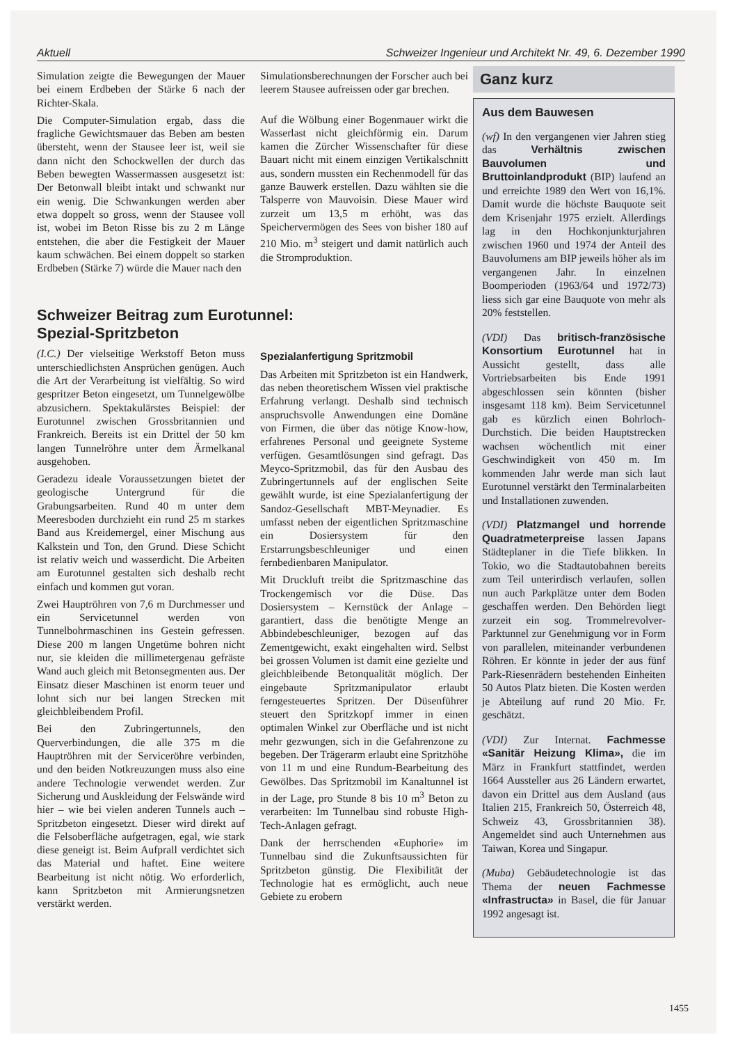Aktuell Schweizer Ingenieur und Architekt Nr. 49, 6. Dezember 1990
Simulation zeigte die Bewegungen der Mauer bei einem Erdbeben der Stärke 6 nach der Richter-Skala.
Die Computer-Simulation ergab, dass die fragliche Gewichtsmauer das Beben am besten übersteht, wenn der Stausee leer ist, weil sie dann nicht den Schockwellen der durch das Beben bewegten Wassermassen ausgesetzt ist: Der Betonwall bleibt intakt und schwankt nur ein wenig. Die Schwankungen werden aber etwa doppelt so gross, wenn der Stausee voll ist, wobei im Beton Risse bis zu 2 m Länge entstehen, die aber die Festigkeit der Mauer kaum schwächen. Bei einem doppelt so starken Erdbeben (Stärke 7) würde die Mauer nach den
Simulationsberechnungen der Forscher auch bei leerem Stausee aufreissen oder gar brechen.
Auf die Wölbung einer Bogenmauer wirkt die Wasserlast nicht gleichförmig ein. Darum kamen die Zürcher Wissenschafter für diese Bauart nicht mit einem einzigen Vertikalschnitt aus, sondern mussten ein Rechenmodell für das ganze Bauwerk erstellen. Dazu wählten sie die Talsperre von Mauvoisin. Diese Mauer wird zurzeit um 13,5 m erhöht, was das Speichervermögen des Sees von bisher 180 auf 210 Mio. m<sup>3</sup> steigert und damit natürlich auch die Stromproduktion.
Schweizer Beitrag zum Eurotunnel:
Spezial-Spritzbeton
(I.C.) Der vielseitige Werkstoff Beton muss unterschiedlichsten Ansprüchen genügen. Auch die Art der Verarbeitung ist vielfältig. So wird gespritzer Beton eingesetzt, um Tunnelgewölbe abzusichern. Spektakulärstes Beispiel: der Eurotunnel zwischen Grossbritannien und Frankreich. Bereits ist ein Drittel der 50 km langen Tunnelröhre unter dem Ärmelkanal ausgehoben.
Geradezu ideale Voraussetzungen bietet der geologische Untergrund für die Grabungsarbeiten. Rund 40 m unter dem Meeresboden durchzieht ein rund 25 m starkes Band aus Kreidemergel, einer Mischung aus Kalkstein und Ton, den Grund. Diese Schicht ist relativ weich und wasserdicht. Die Arbeiten am Eurotunnel gestalten sich deshalb recht einfach und kommen gut voran.
Zwei Hauptröhren von 7,6 m Durchmesser und ein Servicetunnel werden von Tunnelbohrmaschinen ins Gestein gefressen. Diese 200 m langen Ungetüme bohren nicht nur, sie kleiden die millimetergenau gefräste Wand auch gleich mit Betonsegmenten aus. Der Einsatz dieser Maschinen ist enorm teuer und lohnt sich nur bei langen Strecken mit gleichbleibendem Profil.
Bei den Zubringertunnels, den Querverbindungen, die alle 375 m die Hauptröhren mit der Serviceröhre verbinden, und den beiden Notkreuzungen muss also eine andere Technologie verwendet werden. Zur Sicherung und Auskleidung der Felswände wird hier – wie bei vielen anderen Tunnels auch – Spritzbeton eingesetzt. Dieser wird direkt auf die Felsoberfläche aufgetragen, egal, wie stark diese geneigt ist. Beim Aufprall verdichtet sich das Material und haftet. Eine weitere Bearbeitung ist nicht nötig. Wo erforderlich, kann Spritzbeton mit Armierungsnetzen verstärkt werden.
Spezialanfertigung Spritzmobil
Das Arbeiten mit Spritzbeton ist ein Handwerk, das neben theoretischem Wissen viel praktische Erfahrung verlangt. Deshalb sind technisch anspruchsvolle Anwendungen eine Domäne von Firmen, die über das nötige Know-how, erfahrenes Personal und geeignete Systeme verfügen. Gesamtlösungen sind gefragt. Das Meyco-Spritzmobil, das für den Ausbau des Zubringertunnels auf der englischen Seite gewählt wurde, ist eine Spezialanfertigung der Sandoz-Gesellschaft MBT-Meynadier. Es umfasst neben der eigentlichen Spritzmaschine ein Dosiersystem für den Erstarrungsbeschleuniger und einen fernbedienbaren Manipulator.
Mit Druckluft treibt die Spritzmaschine das Trockengemisch vor die Düse. Das Dosiersystem – Kernstück der Anlage – garantiert, dass die benötigte Menge an Abbindebeschleuniger, bezogen auf das Zementgewicht, exakt eingehalten wird. Selbst bei grossen Volumen ist damit eine gezielte und gleichbleibende Betonqualität möglich. Der eingebaute Spritzmanipulator erlaubt ferngesteuertes Spritzen. Der Düsenführer steuert den Spritzkopf immer in einen optimalen Winkel zur Oberfläche und ist nicht mehr gezwungen, sich in die Gefahrenzone zu begeben. Der Trägerarm erlaubt eine Spritzhöhe von 11 m und eine Rundum-Bearbeitung des Gewölbes. Das Spritzmobil im Kanaltunnel ist in der Lage, pro Stunde 8 bis 10 m<sup>3</sup> Beton zu verarbeiten: Im Tunnelbau sind robuste High-Tech-Anlagen gefragt.
Dank der herrschenden «Euphorie» im Tunnelbau sind die Zukunftsaussichten für Spritzbeton günstig. Die Flexibilität der Technologie hat es ermöglicht, auch neue Gebiete zu erobern
Ganz kurz
Aus dem Bauwesen
(wf) In den vergangenen vier Jahren stieg das Verhältnis zwischen Bauvolumen und Bruttoinlandprodukt (BIP) laufend an und erreichte 1989 den Wert von 16,1%. Damit wurde die höchste Bauquote seit dem Krisenjahr 1975 erzielt. Allerdings lag in den Hochkonjunkturjahren zwischen 1960 und 1974 der Anteil des Bauvolumens am BIP jeweils höher als im vergangenen Jahr. In einzelnen Boomperioden (1963/64 und 1972/73) liess sich gar eine Bauquote von mehr als 20% feststellen.
(VDI) Das britisch-französische Konsortium Eurotunnel hat in Aussicht gestellt, dass alle Vortriebsarbeiten bis Ende 1991 abgeschlossen sein könnten (bisher insgesamt 118 km). Beim Servicetunnel gab es kürzlich einen Bohrloch-Durchstich. Die beiden Hauptstrecken wachsen wöchentlich mit einer Geschwindigkeit von 450 m. Im kommenden Jahr werde man sich laut Eurotunnel verstärkt den Terminalarbeiten und Installationen zuwenden.
(VDI) Platzmangel und horrende Quadratmeterpreise lassen Japans Städteplaner in die Tiefe blikken. In Tokio, wo die Stadtautobahnen bereits zum Teil unterirdisch verlaufen, sollen nun auch Parkplätze unter dem Boden geschaffen werden. Den Behörden liegt zurzeit ein sog. Trommelrevolver-Parktunnel zur Genehmigung vor in Form von parallelen, miteinander verbundenen Röhren. Er könnte in jeder der aus fünf Park-Riesenrädern bestehenden Einheiten 50 Autos Platz bieten. Die Kosten werden je Abteilung auf rund 20 Mio. Fr. geschätzt.
(VDI) Zur Internat. Fachmesse «Sanitär Heizung Klima», die im März in Frankfurt stattfindet, werden 1664 Aussteller aus 26 Ländern erwartet, davon ein Drittel aus dem Ausland (aus Italien 215, Frankreich 50, Österreich 48, Schweiz 43, Grossbritannien 38). Angemeldet sind auch Unternehmen aus Taiwan, Korea und Singapur.
(Muba) Gebäudetechnologie ist das Thema der neuen Fachmesse «Infrastructa» in Basel, die für Januar 1992 angesagt ist.
1455